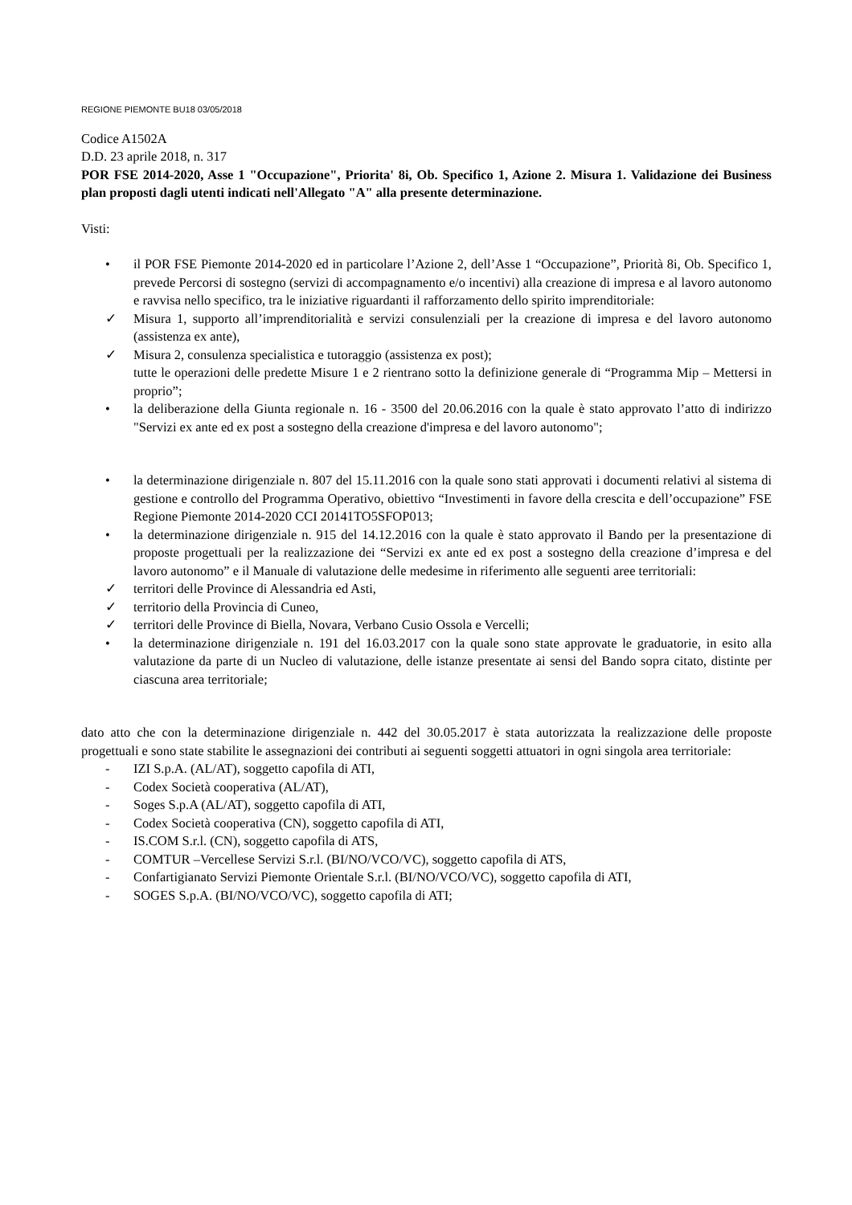REGIONE PIEMONTE BU18 03/05/2018
Codice A1502A
D.D. 23 aprile 2018, n. 317
POR FSE 2014-2020, Asse 1 "Occupazione", Priorita' 8i, Ob. Specifico 1, Azione 2. Misura 1. Validazione dei Business plan proposti dagli utenti indicati nell'Allegato "A" alla presente determinazione.
Visti:
• il POR FSE Piemonte 2014-2020 ed in particolare l’Azione 2, dell’Asse 1 “Occupazione”, Priorità 8i, Ob. Specifico 1, prevede Percorsi di sostegno (servizi di accompagnamento e/o incentivi) alla creazione di impresa e al lavoro autonomo e ravvisa nello specifico, tra le iniziative riguardanti il rafforzamento dello spirito imprenditoriale:
✓ Misura 1, supporto all’imprenditorialità e servizi consulenziali per la creazione di impresa e del lavoro autonomo (assistenza ex ante),
✓ Misura 2, consulenza specialistica e tutoraggio (assistenza ex post);
tutte le operazioni delle predette Misure 1 e 2 rientrano sotto la definizione generale di “Programma Mip – Mettersi in proprio”;
• la deliberazione della Giunta regionale n. 16 - 3500 del 20.06.2016 con la quale è stato approvato l’atto di indirizzo "Servizi ex ante ed ex post a sostegno della creazione d'impresa e del lavoro autonomo";
• la determinazione dirigenziale n. 807 del 15.11.2016 con la quale sono stati approvati i documenti relativi al sistema di gestione e controllo del Programma Operativo, obiettivo “Investimenti in favore della crescita e dell’occupazione” FSE Regione Piemonte 2014-2020 CCI 20141TO5SFOP013;
• la determinazione dirigenziale n. 915 del 14.12.2016 con la quale è stato approvato il Bando per la presentazione di proposte progettuali per la realizzazione dei “Servizi ex ante ed ex post a sostegno della creazione d’impresa e del lavoro autonomo” e il Manuale di valutazione delle medesime in riferimento alle seguenti aree territoriali:
✓ territori delle Province di Alessandria ed Asti,
✓ territorio della Provincia di Cuneo,
✓ territori delle Province di Biella, Novara, Verbano Cusio Ossola e Vercelli;
• la determinazione dirigenziale n. 191 del 16.03.2017 con la quale sono state approvate le graduatorie, in esito alla valutazione da parte di un Nucleo di valutazione, delle istanze presentate ai sensi del Bando sopra citato, distinte per ciascuna area territoriale;
dato atto che con la determinazione dirigenziale n. 442 del 30.05.2017 è stata autorizzata la realizzazione delle proposte progettuali e sono state stabilite le assegnazioni dei contributi ai seguenti soggetti attuatori in ogni singola area territoriale:
- IZI S.p.A. (AL/AT), soggetto capofila di ATI,
- Codex Società cooperativa (AL/AT),
- Soges S.p.A (AL/AT), soggetto capofila di ATI,
- Codex Società cooperativa (CN), soggetto capofila di ATI,
- IS.COM S.r.l. (CN), soggetto capofila di ATS,
- COMTUR –Vercellese Servizi S.r.l. (BI/NO/VCO/VC), soggetto capofila di ATS,
- Confartigianato Servizi Piemonte Orientale S.r.l. (BI/NO/VCO/VC), soggetto capofila di ATI,
- SOGES S.p.A. (BI/NO/VCO/VC), soggetto capofila di ATI;